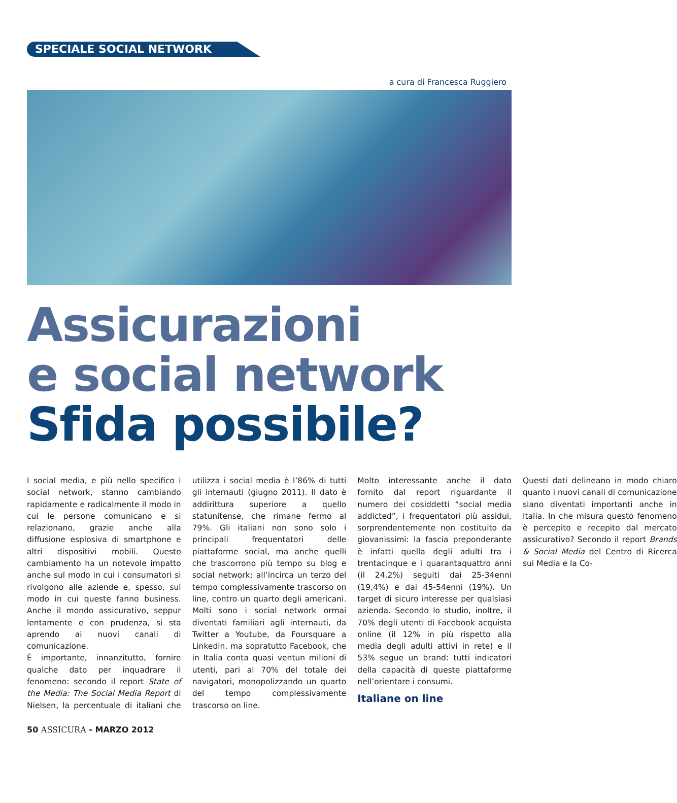SPECIALE SOCIAL NETWORK
a cura di Francesca Ruggiero
Assicurazioni
e social network
Sfida possibile?
I social media, e più nello specifico i social network, stanno cambiando rapidamente e radicalmente il modo in cui le persone comunicano e si relazionano, grazie anche alla diffusione esplosiva di smartphone e altri dispositivi mobili. Questo cambiamento ha un notevole impatto anche sul modo in cui i consumatori si rivolgono alle aziende e, spesso, sul modo in cui queste fanno business. Anche il mondo assicurativo, seppur lentamente e con prudenza, si sta aprendo ai nuovi canali di comunicazione.
È importante, innanzitutto, fornire qualche dato per inquadrare il fenomeno: secondo il report State of the Media: The Social Media Report di Nielsen, la percentuale di italiani che utilizza i social media è l’86% di tutti gli internauti (giugno 2011). Il dato è addirittura superiore a quello statunitense, che rimane fermo al 79%. Gli italiani non sono solo i principali frequentatori delle piattaforme social, ma anche quelli che trascorrono più tempo su blog e social network: all’incirca un terzo del tempo complessivamente trascorso on line, contro un quarto degli americani. Molti sono i social network ormai diventati familiari agli internauti, da Twitter a Youtube, da Foursquare a Linkedin, ma sopratutto Facebook, che in Italia conta quasi ventun milioni di utenti, pari al 70% del totale dei navigatori, monopolizzando un quarto del tempo complessivamente trascorso on line.
Molto interessante anche il dato fornito dal report riguardante il numero dei cosiddetti “social media addicted”, i frequentatori più assidui, sorprendentemente non costituito da giovanissimi: la fascia preponderante è infatti quella degli adulti tra i trentacinque e i quarantaquattro anni (il 24,2%) seguiti dai 25-34enni (19,4%) e dai 45-54enni (19%). Un target di sicuro interesse per qualsiasi azienda. Secondo lo studio, inoltre, il 70% degli utenti di Facebook acquista online (il 12% in più rispetto alla media degli adulti attivi in rete) e il 53% segue un brand: tutti indicatori della capacità di queste piattaforme nell’orientare i consumi.
Italiane on line
Questi dati delineano in modo chiaro quanto i nuovi canali di comunicazione siano diventati importanti anche in Italia. In che misura questo fenomeno è percepito e recepito dal mercato assicurativo? Secondo il report Brands & Social Media del Centro di Ricerca sui Media e la Co-
50 ASSICURA - MARZO 2012